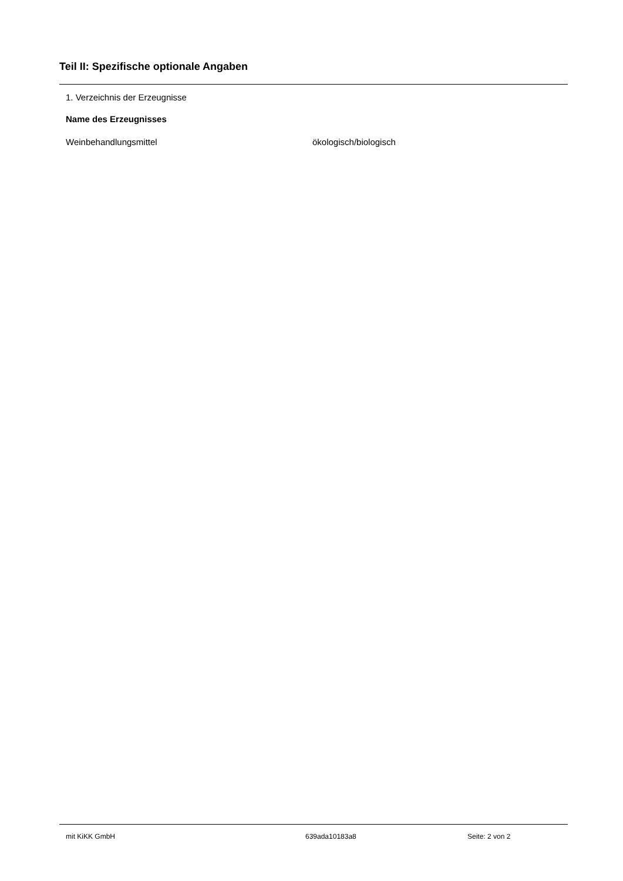Teil II: Spezifische optionale Angaben
1. Verzeichnis der Erzeugnisse
| Name des Erzeugnisses | |
| --- | --- |
| Weinbehandlungsmittel | ökologisch/biologisch |
mit KiKK GmbH 639ada10183a8 Seite: 2 von 2